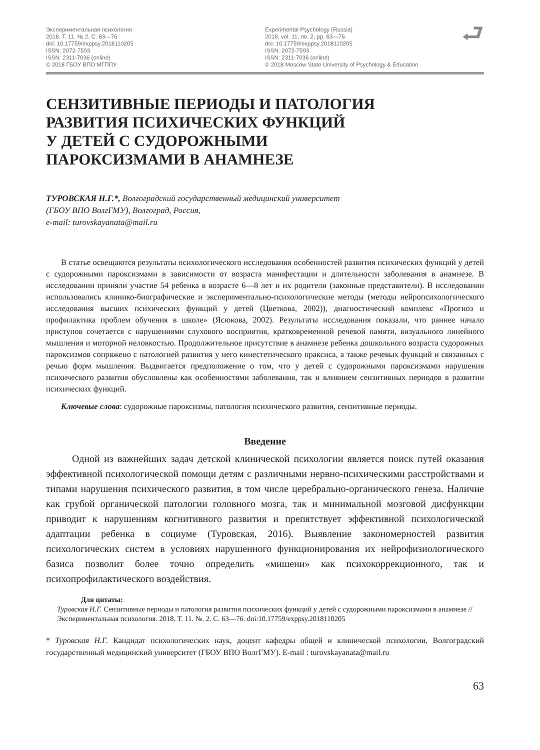Экспериментальная психология
2018. Т. 11. № 2. С. 63—76
doi: 10.17759/exppsy.2018110205
ISSN: 2072-7593
ISSN: 2311-7036 (online)
© 2018 ГБОУ ВПО МГППУ
Experimental Psychology (Russia)
2018, vol. 11, no. 2, pp. 63—76
doi: 10.17759/exppsy.2018110205
ISSN: 2072-7593
ISSN: 2311-7036 (online)
© 2018 Moscow State University of Psychology & Education
⮐
СЕНЗИТИВНЫЕ ПЕРИОДЫ И ПАТОЛОГИЯ
РАЗВИТИЯ ПСИХИЧЕСКИХ ФУНКЦИЙ
У ДЕТЕЙ С СУДОРОЖНЫМИ
ПАРОКСИЗМАМИ В АНАМНЕЗЕ
ТУРОВСКАЯ Н.Г.*, Волгоградский государственный медицинский университет
(ГБОУ ВПО ВолгГМУ), Волгоград, Россия,
e-mail: turovskayanata@mail.ru
В статье освещаются результаты психологического исследования особенностей развития психических функций у детей с судорожными пароксизмами в зависимости от возраста манифестации и длительности заболевания в анамнезе. В исследовании приняли участие 54 ребенка в возрасте 6—8 лет и их родители (законные представители). В исследовании использовались клинико-биографические и экспериментально-психологические методы (методы нейропсихологического исследования высших психических функций у детей (Цветкова, 2002)), диагностический комплекс «Прогноз и профилактика проблем обучения в школе» (Ясюкова, 2002). Результаты исследования показали, что раннее начало приступов сочетается с нарушениями слухового восприятия, кратковременной речевой памяти, визуального линейного мышления и моторной неловкостью. Продолжительное присутствие в анамнезе ребенка дошкольного возраста судорожных пароксизмов сопряжено с патологией развития у него кинестетического праксиса, а также речевых функций и связанных с речью форм мышления. Выдвигается предположение о том, что у детей с судорожными пароксизмами нарушения психического развития обусловлены как особенностями заболевания, так и влиянием сензитивных периодов в развитии психических функций.
Ключевые слова: судорожные пароксизмы, патология психического развития, сензитивные периоды.
Введение
Одной из важнейших задач детской клинической психологии является поиск путей оказания эффективной психологической помощи детям с различными нервно-психическими расстройствами и типами нарушения психического развития, в том числе церебрально-органического генеза. Наличие как грубой органической патологии головного мозга, так и минимальной мозговой дисфункции приводит к нарушениям когнитивного развития и препятствует эффективной психологической адаптации ребенка в социуме (Туровская, 2016). Выявление закономерностей развития психологических систем в условиях нарушенного функционирования их нейрофизиологического базиса позволит более точно определить «мишени» как психокоррекционного, так и психопрофилактического воздействия.
Для цитаты:
Туровская Н.Г. Сензитивные периоды и патология развития психических функций у детей с судорожными пароксизмами в анамнезе // Экспериментальная психология. 2018. Т. 11. №. 2. С. 63—76. doi:10.17759/exppsy.2018110205
* Туровская Н.Г. Кандидат психологических наук, доцент кафедры общей и клинической психологии, Волгоградский государственный медицинский университет (ГБОУ ВПО ВолгГМУ). E-mail : turovskayanata@mail.ru
63